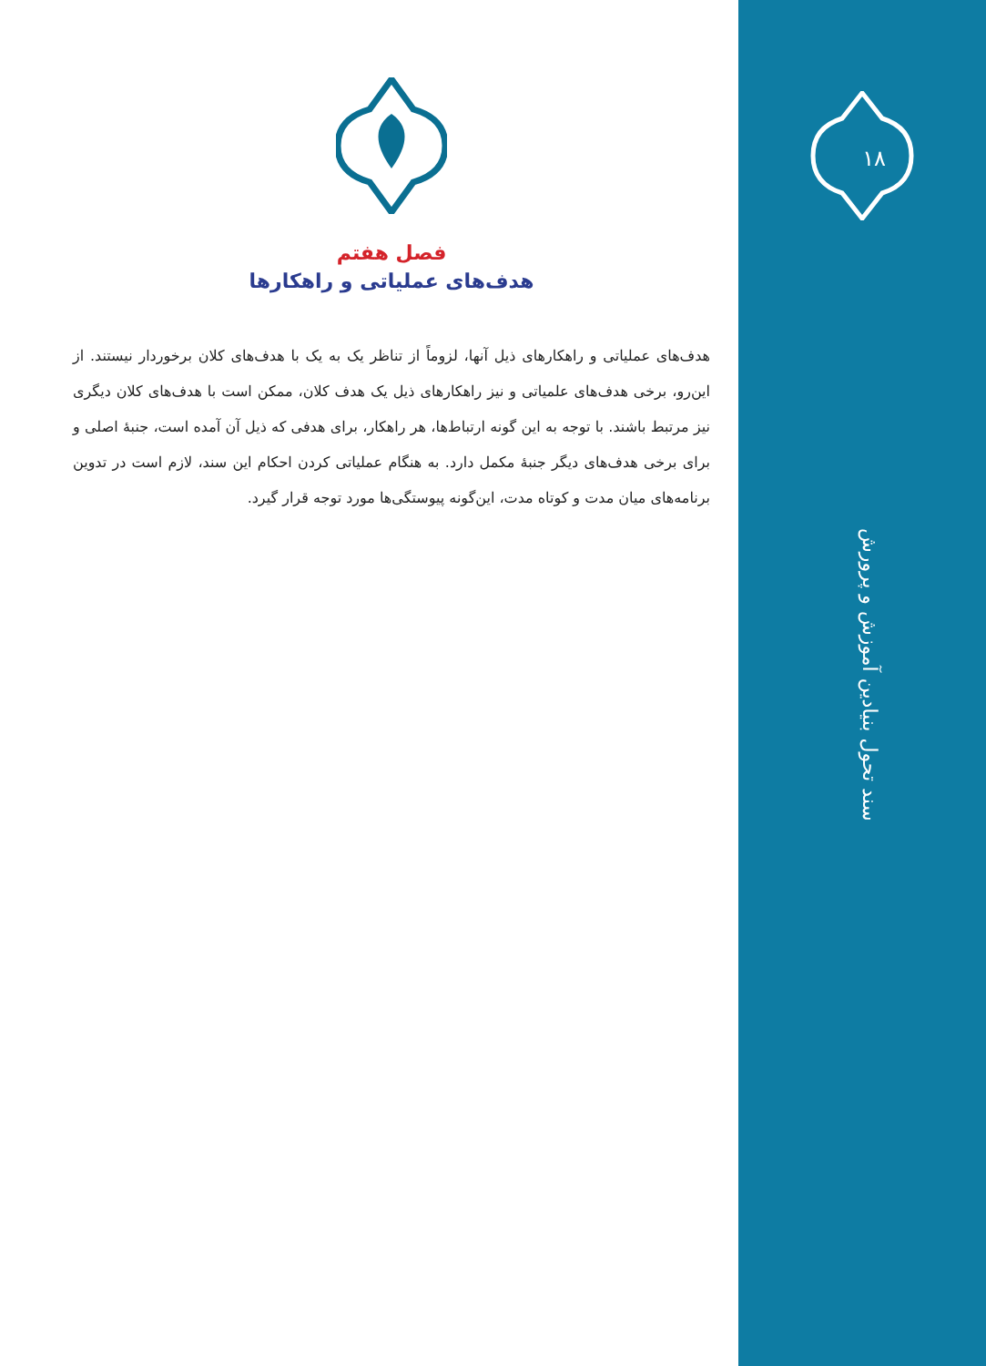۱۸
سند تحول بنیادین آموزش و پرورش
فصل هفتم
هدف‌های عملیاتی و راهکارها
هدف‌های عملیاتی و راهکارهای ذیل آنها، لزوماً از تناظر یک به یک با هدف‌های کلان برخوردار نیستند. از این‌رو، برخی هدف‌های علمیاتی و نیز راهکارهای ذیل یک هدف کلان، ممکن است با هدف‌های کلان دیگری نیز مرتبط باشند. با توجه به این گونه ارتباط‌ها، هر راهکار، برای هدفی که ذیل آن آمده است، جنبهٔ اصلی و برای برخی هدف‌های دیگر جنبهٔ مکمل دارد. به هنگام عملیاتی کردن احکام این سند، لازم است در تدوین برنامه‌های میان مدت و کوتاه مدت، این‌گونه پیوستگی‌ها مورد توجه قرار گیرد.